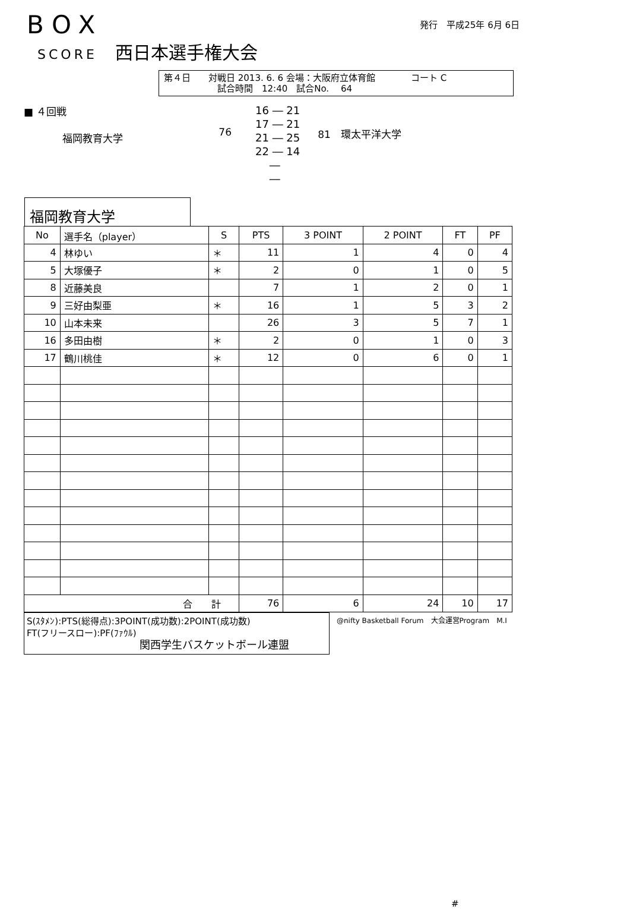BOX
SCORE 西日本選手権大会
発行　平成25年 6月 6日
第４日　　対戦日 2013. 6. 6 会場：大阪府立体育館　　　　コート C
　　　　　　試合時間　12:40　試合No.　 64
■ ４回戦
福岡教育大学
76
16 ― 21
17 ― 21
21 ― 25
22 ― 14
　 ―
　 ―
81　環太平洋大学
福岡教育大学
| No | 選手名（player） | S | PTS | 3 POINT | 2 POINT | FT | PF |
| --- | --- | --- | --- | --- | --- | --- | --- |
| 4 | 林ゆい | ＊ | 11 | 1 | 4 | 0 | 4 |
| 5 | 大塚優子 | ＊ | 2 | 0 | 1 | 0 | 5 |
| 8 | 近藤美良 | | 7 | 1 | 2 | 0 | 1 |
| 9 | 三好由梨亜 | ＊ | 16 | 1 | 5 | 3 | 2 |
| 10 | 山本未来 | | 26 | 3 | 5 | 7 | 1 |
| 16 | 多田由樹 | ＊ | 2 | 0 | 1 | 0 | 3 |
| 17 | 鶴川桃佳 | ＊ | 12 | 0 | 6 | 0 | 1 |
| 合 計 | | | 76 | 6 | 24 | 10 | 17 |
S(ｽﾀﾒﾝ):PTS(総得点):3POINT(成功数):2POINT(成功数)
FT(フリースロー):PF(ﾌｧｳﾙ)
関西学生バスケットボール連盟
@nifty Basketball Forum　大会運営Program　M.I
#